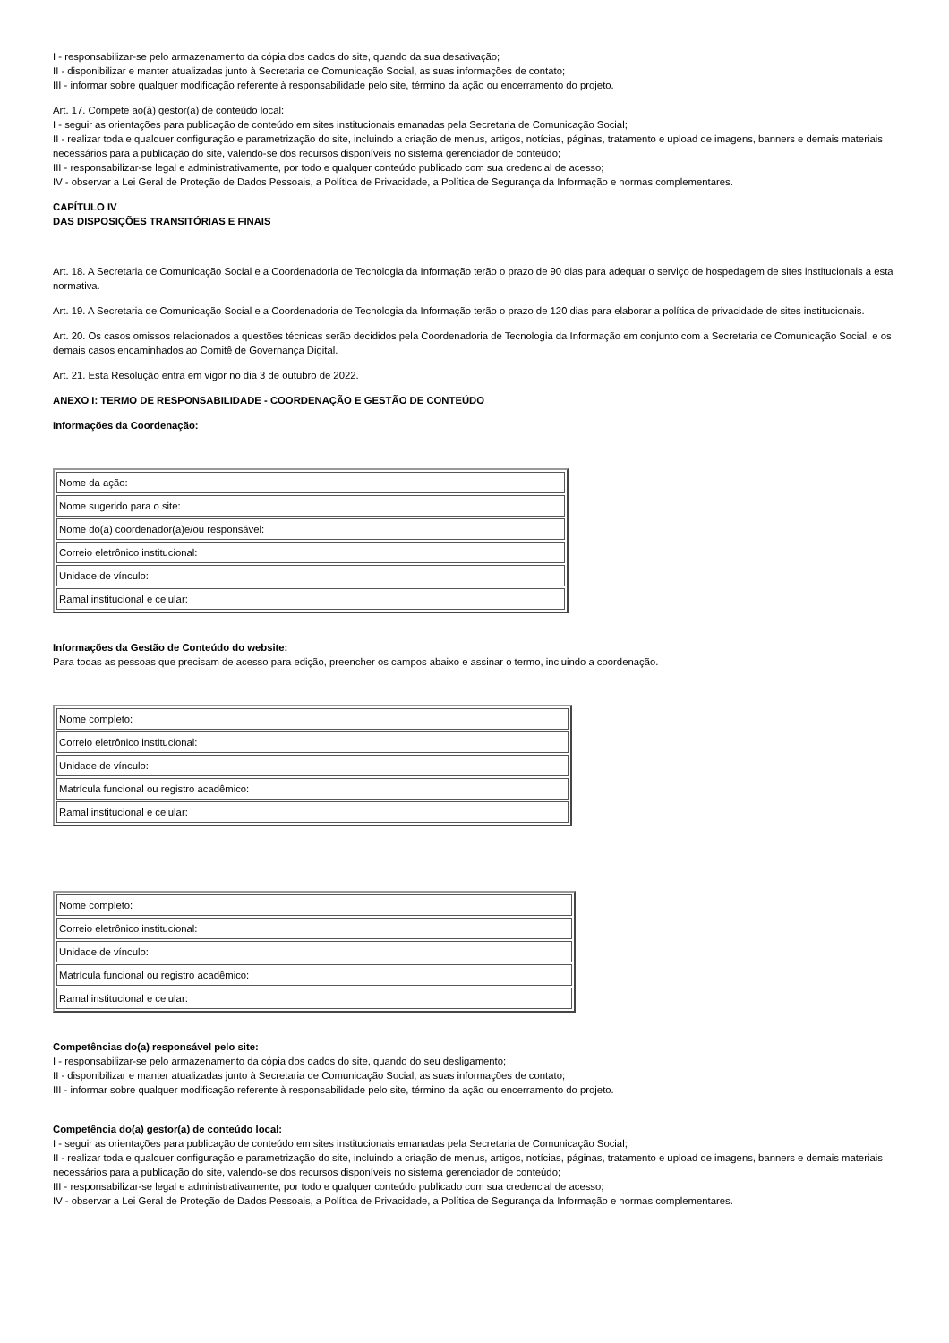I - responsabilizar-se pelo armazenamento da cópia dos dados do site, quando da sua desativação;
II - disponibilizar e manter atualizadas junto à Secretaria de Comunicação Social, as suas informações de contato;
III - informar sobre qualquer modificação referente à responsabilidade pelo site, término da ação ou encerramento do projeto.
Art. 17. Compete ao(à) gestor(a) de conteúdo local:
I - seguir as orientações para publicação de conteúdo em sites institucionais emanadas pela Secretaria de Comunicação Social;
II - realizar toda e qualquer configuração e parametrização do site, incluindo a criação de menus, artigos, notícias, páginas, tratamento e upload de imagens, banners e demais materiais necessários para a publicação do site, valendo-se dos recursos disponíveis no sistema gerenciador de conteúdo;
III - responsabilizar-se legal e administrativamente, por todo e qualquer conteúdo publicado com sua credencial de acesso;
IV - observar a Lei Geral de Proteção de Dados Pessoais, a Política de Privacidade, a Política de Segurança da Informação e normas complementares.
CAPÍTULO IV
DAS DISPOSIÇÕES TRANSITÓRIAS E FINAIS
Art. 18. A Secretaria de Comunicação Social e a Coordenadoria de Tecnologia da Informação terão o prazo de 90 dias para adequar o serviço de hospedagem de sites institucionais a esta normativa.
Art. 19. A Secretaria de Comunicação Social e a Coordenadoria de Tecnologia da Informação terão o prazo de 120 dias para elaborar a política de privacidade de sites institucionais.
Art. 20. Os casos omissos relacionados a questões técnicas serão decididos pela Coordenadoria de Tecnologia da Informação em conjunto com a Secretaria de Comunicação Social, e os demais casos encaminhados ao Comitê de Governança Digital.
Art. 21. Esta Resolução entra em vigor no dia 3 de outubro de 2022.
ANEXO I: TERMO DE RESPONSABILIDADE - COORDENAÇÃO E GESTÃO DE CONTEÚDO
Informações da Coordenação:
| Nome da ação: |
| Nome sugerido para o site: |
| Nome do(a) coordenador(a)e/ou responsável: |
| Correio eletrônico institucional: |
| Unidade de vínculo: |
| Ramal institucional e celular: |
Informações da Gestão de Conteúdo do website:
Para todas as pessoas que precisam de acesso para edição, preencher os campos abaixo e assinar o termo, incluindo a coordenação.
| Nome completo: |
| Correio eletrônico institucional: |
| Unidade de vínculo: |
| Matrícula funcional ou registro acadêmico: |
| Ramal institucional e celular: |
| Nome completo: |
| Correio eletrônico institucional: |
| Unidade de vínculo: |
| Matrícula funcional ou registro acadêmico: |
| Ramal institucional e celular: |
Competências do(a) responsável pelo site:
I - responsabilizar-se pelo armazenamento da cópia dos dados do site, quando do seu desligamento;
II - disponibilizar e manter atualizadas junto à Secretaria de Comunicação Social, as suas informações de contato;
III - informar sobre qualquer modificação referente à responsabilidade pelo site, término da ação ou encerramento do projeto.
Competência do(a) gestor(a) de conteúdo local:
I - seguir as orientações para publicação de conteúdo em sites institucionais emanadas pela Secretaria de Comunicação Social;
II - realizar toda e qualquer configuração e parametrização do site, incluindo a criação de menus, artigos, notícias, páginas, tratamento e upload de imagens, banners e demais materiais necessários para a publicação do site, valendo-se dos recursos disponíveis no sistema gerenciador de conteúdo;
III - responsabilizar-se legal e administrativamente, por todo e qualquer conteúdo publicado com sua credencial de acesso;
IV - observar a Lei Geral de Proteção de Dados Pessoais, a Política de Privacidade, a Política de Segurança da Informação e normas complementares.